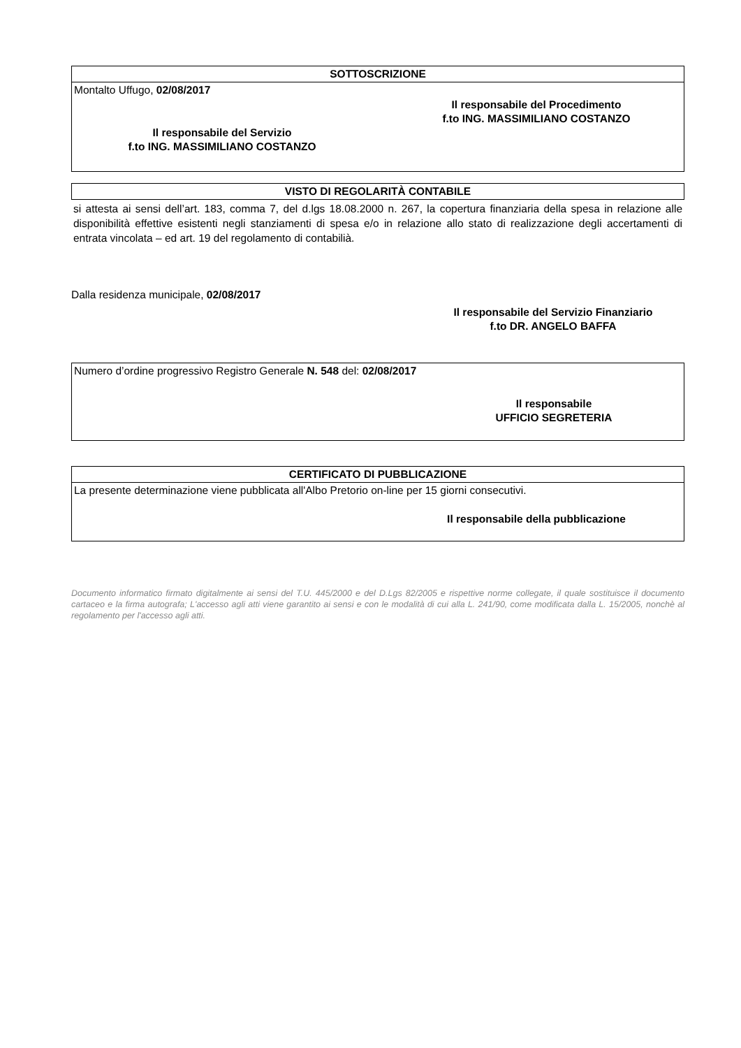SOTTOSCRIZIONE
Montalto Uffugo, 02/08/2017
Il responsabile del Procedimento
f.to ING. MASSIMILIANO COSTANZO
Il responsabile del Servizio
f.to ING. MASSIMILIANO COSTANZO
VISTO DI REGOLARITÀ CONTABILE
si attesta ai sensi dell’art. 183, comma 7, del d.lgs 18.08.2000 n. 267, la copertura finanziaria della spesa in relazione alle disponibilità effettive esistenti negli stanziamenti di spesa e/o in relazione allo stato di realizzazione degli accertamenti di entrata vincolata – ed art. 19 del regolamento di contabilià.
Dalla residenza municipale, 02/08/2017
Il responsabile del Servizio Finanziario
f.to DR. ANGELO BAFFA
Numero d’ordine progressivo Registro Generale N. 548 del: 02/08/2017
Il responsabile
UFFICIO SEGRETERIA
CERTIFICATO DI PUBBLICAZIONE
La presente determinazione viene pubblicata all'Albo Pretorio on-line per 15 giorni consecutivi.
Il responsabile della pubblicazione
Documento informatico firmato digitalmente ai sensi del T.U. 445/2000 e del D.Lgs 82/2005 e rispettive norme collegate, il quale sostituisce il documento cartaceo e la firma autografa; L'accesso agli atti viene garantito ai sensi e con le modalità di cui alla L. 241/90, come modificata dalla L. 15/2005, nonchè al regolamento per l'accesso agli atti.